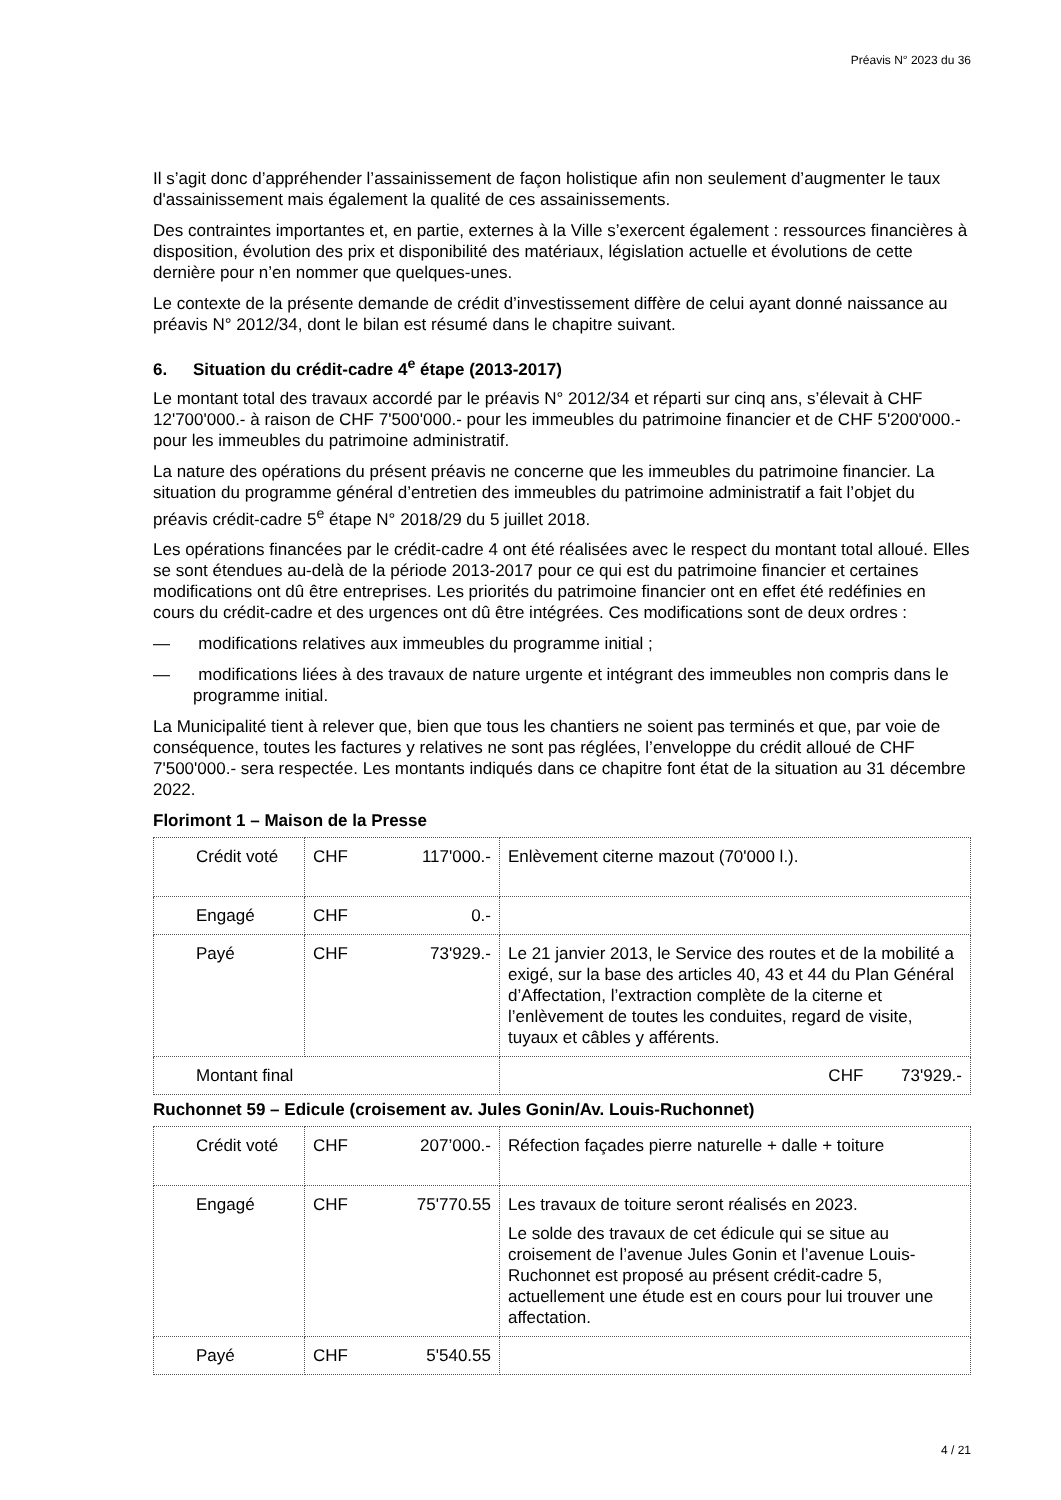Préavis N° 2023 du 36
Il s’agit donc d’appréhender l’assainissement de façon holistique afin non seulement d’augmenter le taux d'assainissement mais également la qualité de ces assainissements.
Des contraintes importantes et, en partie, externes à la Ville s’exercent également : ressources financières à disposition, évolution des prix et disponibilité des matériaux, législation actuelle et évolutions de cette dernière pour n’en nommer que quelques-unes.
Le contexte de la présente demande de crédit d’investissement diffère de celui ayant donné naissance au préavis N° 2012/34, dont le bilan est résumé dans le chapitre suivant.
6. Situation du crédit-cadre 4<sup>e</sup> étape (2013-2017)
Le montant total des travaux accordé par le préavis N° 2012/34 et réparti sur cinq ans, s’élevait à CHF 12'700'000.- à raison de CHF 7'500'000.- pour les immeubles du patrimoine financier et de CHF 5'200'000.- pour les immeubles du patrimoine administratif.
La nature des opérations du présent préavis ne concerne que les immeubles du patrimoine financier. La situation du programme général d’entretien des immeubles du patrimoine administratif a fait l’objet du préavis crédit-cadre 5<sup>e</sup> étape N° 2018/29 du 5 juillet 2018.
Les opérations financées par le crédit-cadre 4 ont été réalisées avec le respect du montant total alloué. Elles se sont étendues au-delà de la période 2013-2017 pour ce qui est du patrimoine financier et certaines modifications ont dû être entreprises. Les priorités du patrimoine financier ont en effet été redéfinies en cours du crédit-cadre et des urgences ont dû être intégrées. Ces modifications sont de deux ordres :
— modifications relatives aux immeubles du programme initial ;
— modifications liées à des travaux de nature urgente et intégrant des immeubles non compris dans le programme initial.
La Municipalité tient à relever que, bien que tous les chantiers ne soient pas terminés et que, par voie de conséquence, toutes les factures y relatives ne sont pas réglées, l’enveloppe du crédit alloué de CHF 7'500'000.- sera respectée. Les montants indiqués dans ce chapitre font état de la situation au 31 décembre 2022.
Florimont 1 – Maison de la Presse
| Crédit voté | CHF 117'000.- | Enlèvement citerne mazout (70'000 l.). |
| Engagé | CHF 0.- | |
| Payé | CHF 73'929.- | Le 21 janvier 2013, le Service des routes et de la mobilité a exigé, sur la base des articles 40, 43 et 44 du Plan Général d’Affectation, l’extraction complète de la citerne et l’enlèvement de toutes les conduites, regard de visite, tuyaux et câbles y afférents. |
| Montant final | | CHF 73'929.- |
Ruchonnet 59 – Edicule (croisement av. Jules Gonin/Av. Louis-Ruchonnet)
| Crédit voté | CHF 207’000.- | Réfection façades pierre naturelle + dalle + toiture |
| Engagé | CHF 75'770.55 | Les travaux de toiture seront réalisés en 2023. Le solde des travaux de cet édicule qui se situe au croisement de l’avenue Jules Gonin et l’avenue Louis-Ruchonnet est proposé au présent crédit-cadre 5, actuellement une étude est en cours pour lui trouver une affectation. |
| Payé | CHF 5'540.55 | |
4 / 21